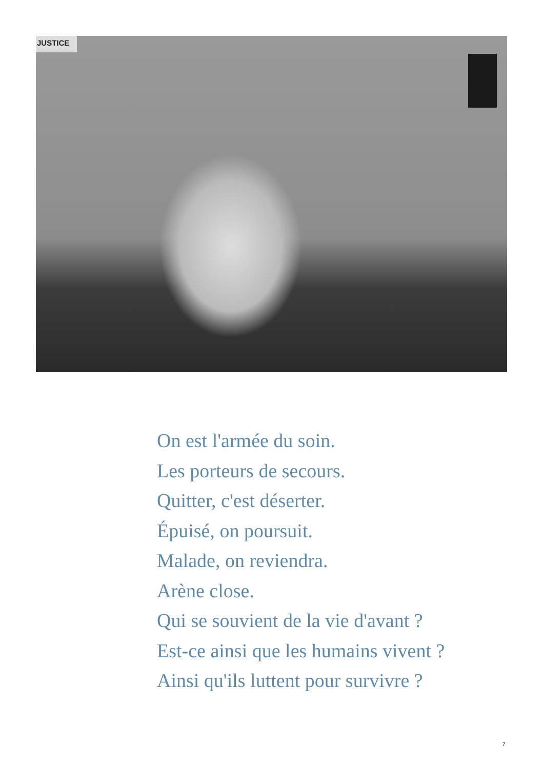JUSTICE
On est l'armée du soin.
Les porteurs de secours.
Quitter, c'est déserter.
Épuisé, on poursuit.
Malade, on reviendra.
Arène close.
Qui se souvient de la vie d'avant ?
Est-ce ainsi que les humains vivent ?
Ainsi qu'ils luttent pour survivre ?
7